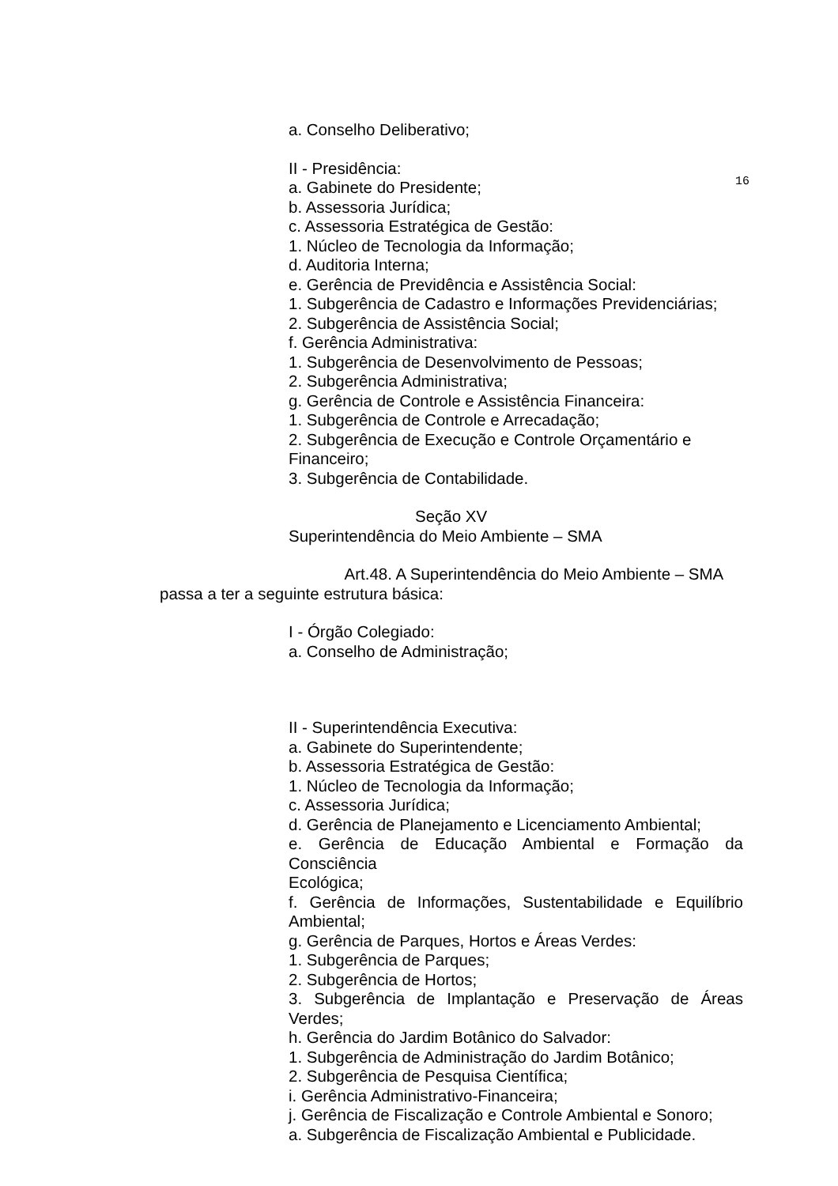16
a. Conselho Deliberativo;
II - Presidência:
a. Gabinete do Presidente;
b. Assessoria Jurídica;
c. Assessoria Estratégica de Gestão:
1. Núcleo de Tecnologia da Informação;
d. Auditoria Interna;
e. Gerência de Previdência e Assistência Social:
1. Subgerência de Cadastro e Informações Previdenciárias;
2. Subgerência de Assistência Social;
f. Gerência Administrativa:
1. Subgerência de Desenvolvimento de Pessoas;
2. Subgerência Administrativa;
g. Gerência de Controle e Assistência Financeira:
1. Subgerência de Controle e Arrecadação;
2. Subgerência de Execução e Controle Orçamentário e Financeiro;
3. Subgerência de Contabilidade.
Seção XV
Superintendência do Meio Ambiente – SMA
Art.48. A Superintendência do Meio Ambiente – SMA passa a ter a seguinte estrutura básica:
I - Órgão Colegiado:
a. Conselho de Administração;
II - Superintendência Executiva:
a. Gabinete do Superintendente;
b. Assessoria Estratégica de Gestão:
1. Núcleo de Tecnologia da Informação;
c. Assessoria Jurídica;
d. Gerência de Planejamento e Licenciamento Ambiental;
e. Gerência de Educação Ambiental e Formação da Consciência
Ecológica;
f. Gerência de Informações, Sustentabilidade e Equilíbrio Ambiental;
g. Gerência de Parques, Hortos e Áreas Verdes:
1. Subgerência de Parques;
2. Subgerência de Hortos;
3. Subgerência de Implantação e Preservação de Áreas Verdes;
h. Gerência do Jardim Botânico do Salvador:
1. Subgerência de Administração do Jardim Botânico;
2. Subgerência de Pesquisa Científica;
i. Gerência Administrativo-Financeira;
j. Gerência de Fiscalização e Controle Ambiental e Sonoro;
a. Subgerência de Fiscalização Ambiental e Publicidade.